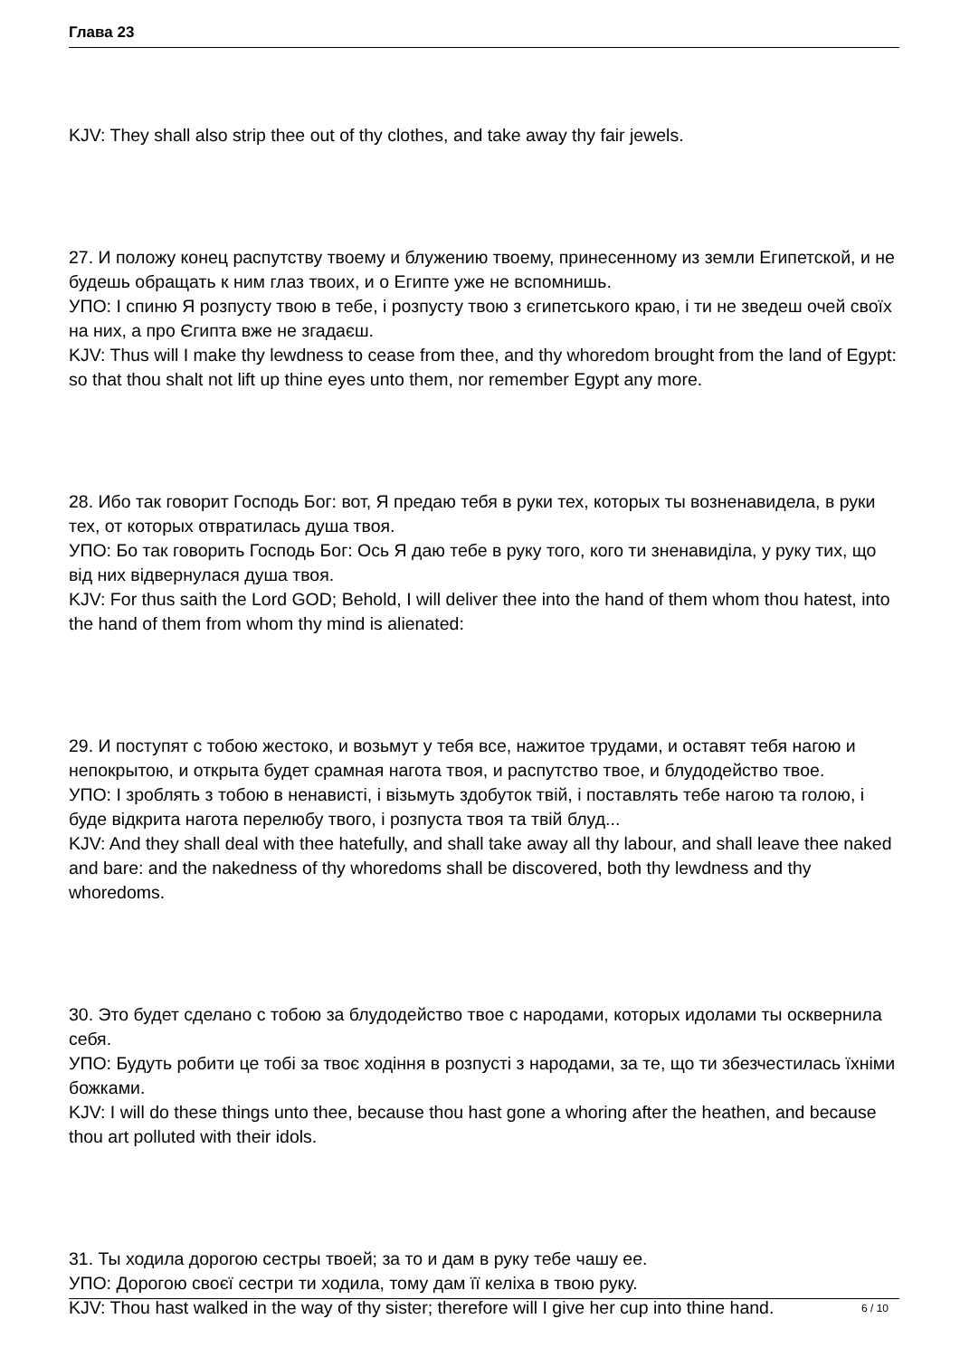Глава 23
KJV: They shall also strip thee out of thy clothes, and take away thy fair jewels.
27. И положу конец распутству твоему и блужению твоему, принесенному из земли Египетской, и не будешь обращать к ним глаз твоих, и о Египте уже не вспомнишь.
УПО: І спиню Я розпусту твою в тебе, і розпусту твою з єгипетського краю, і ти не зведеш очей своїх на них, а про Єгипта вже не згадаєш.
KJV: Thus will I make thy lewdness to cease from thee, and thy whoredom brought from the land of Egypt: so that thou shalt not lift up thine eyes unto them, nor remember Egypt any more.
28. Ибо так говорит Господь Бог: вот, Я предаю тебя в руки тех, которых ты возненавидела, в руки тех, от которых отвратилась душа твоя.
УПО: Бо так говорить Господь Бог: Ось Я даю тебе в руку того, кого ти зненавиділа, у руку тих, що від них відвернулася душа твоя.
KJV: For thus saith the Lord GOD; Behold, I will deliver thee into the hand of them whom thou hatest, into the hand of them from whom thy mind is alienated:
29. И поступят с тобою жестоко, и возьмут у тебя все, нажитое трудами, и оставят тебя нагою и непокрытою, и открыта будет срамная нагота твоя, и распутство твое, и блудодейство твое.
УПО: І зроблять з тобою в ненависті, і візьмуть здобуток твій, і поставлять тебе нагою та голою, і буде відкрита нагота перелюбу твого, і розпуста твоя та твій блуд...
KJV: And they shall deal with thee hatefully, and shall take away all thy labour, and shall leave thee naked and bare: and the nakedness of thy whoredoms shall be discovered, both thy lewdness and thy whoredoms.
30. Это будет сделано с тобою за блудодейство твое с народами, которых идолами ты осквернила себя.
УПО: Будуть робити це тобі за твоє ходіння в розпусті з народами, за те, що ти збезчестилась їхніми божками.
KJV: I will do these things unto thee, because thou hast gone a whoring after the heathen, and because thou art polluted with their idols.
31. Ты ходила дорогою сестры твоей; за то и дам в руку тебе чашу ее.
УПО: Дорогою своєї сестри ти ходила, тому дам її келіха в твою руку.
KJV: Thou hast walked in the way of thy sister; therefore will I give her cup into thine hand.
6 / 10